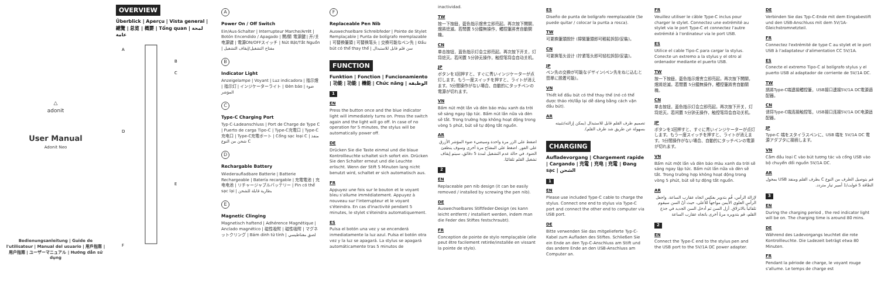△
adonit
User Manual
Adonit Neo
Bedienungsanleitung | Guide de l'utilisateur | Manual del usuario | 用戶指南 | 用户指南 | ユーザーマニュアル | Hướng dẫn sử dụng
OVERVIEW
Überblick | Aperçu | Vista general | 總覽 | 总览 | 概要 | Tổng quan | لمحة عامة
A
B
C
D
E
F
A
Power On / Off Switch
Ein/Aus-Schalter | Interrupteur Marche/Arrêt | Botón Encendido / Apagado | 開/關 電源鍵 | 开/关 电源键 | 電源ON/OFFスイッチ | Nút Bật/Tắt Nguồn | مفتاح التشغيل/إيقاف التشغيل
B
Indicator Light
Anzeigelampe | Voyant | Luz indicadora | 指示燈 | 指示灯 | インジケーターライト | Đèn báo | ضوء المؤشر
C
Type-C Charging Port
Typ-C-Ladeanschluss | Port de Charge de Type C | Puerto de carga Tipo-C | Type-C充電口 | Type-C充电口 | Type-C充電ポート | Cổng sạc loại C | منفذ شحن من النوع C
D
Rechargable Battery
Wiederaufladbare Batterie | Batterie Rechargeable | Batería recargable | 充電電池 | 充电电池 | リチャージャブルバッテリー | Pin có thể sạc lại | بطارية قابلة للشحن
E
Magnetic Clinging
Magnetisch haftend | Adhérence Magnétique | Anclado magnético | 磁性吸附 | 磁性吸附 | マグネットクリング | Bám dính từ tính | لصق مغناطيسي
F
Replaceable Pen Nib
Auswechselbare Schreibfeder | Pointe de Stylet Remplaçable | Punta de bolígrafo reemplazable | 可替換筆頭 | 可替换笔头 | 交換可能なペン先 | Đầu bút có thể thay thế | سن قلم قابل للاستبدال
FUNCTION
Funktion | Fonction | Funcionamiento | 功能 | 功能 | 機能 | Chức năng | الوظيفة
1
EN
Press the button once and the blue indicator light will immediately turns on. Press the switch again and the light will go off. In case of no operation for 5 minutes, the stylus will be automatically power off.
DE
Drücken Sie die Taste einmal und die blaue Kontrollleuchte schaltet sich sofort ein. Drücken Sie den Schalter erneut und die Leuchte erlischt. Wenn der Stift 5 Minuten lang nicht benutzt wird, schaltet er sich automatisch aus.
FR
Appuyez une fois sur le bouton et le voyant bleu s'allume immédiatement. Appuyez à nouveau sur l'interrupteur et le voyant s'éteindra. En cas d'inactivité pendant 5 minutes, le stylet s'éteindra automatiquement.
ES
Pulsa el botón una vez y se encenderá inmediatamente la luz azul. Pulsa el botón otra vez y la luz se apagará. La stylus se apagará automáticamente tras 5 minutos de
inactividad.
TW
按一下按鈕，藍色指示燈會立即亮起。再次按下開關，燈將熄滅。若閒置 5分鐘無操作，觸控筆將會自動關機。
CN
单击按钮，蓝色指示灯会立即亮起。再次按下开关，灯将熄灭。若闲置 5分钟无操作，触控笔将会自动关机。
JP
ボタンを1回押すと、すぐに青いインジケーターが点灯します。もう一度スイッチを押すと、ライトが消えます。5分間操作がない場合、自動的にタッチペンの電源が切れます。
VN
Bấm nút một lần và đèn báo màu xanh da trời sẽ sáng ngay lập tức. Bấm nút lần nữa và đèn sẽ tắt. Trong trường hợp không hoạt động trong vòng 5 phút, bút sẽ tự động tắt nguồn.
AR
اضغط على الزر مرة واحدة وسيضيء ضوء المؤشر الأزرق على الفور. اضغط على المفتاح مرة أخرى وسوف ينطفئ الضوء. في حالة عدم التشغيل لمدة 5 دقائق، سيتم إيقاف تشغيل القلم تلقائيًا.
2
EN
Replaceable pen nib design (it can be easily removed / installed by screwing the pen nib).
DE
Auswechselbares Stiftfeder-Design (es kann leicht entfernt / installiert werden, indem man die Feder des Stiftes festschraubt).
FR
Conception de pointe de stylo remplaçable (elle peut être facilement retirée/installée en vissant la pointe de stylo).
ES
Diseño de punta de bolígrafo reemplazable (Se puede quitar / colocar la punta a rosca).
TW
可更換筆頭設計 (擰緊筆頭即可輕鬆拆卸/安裝)。
CN
可更换笔头设计 (拧紧笔头即可轻松拆卸/安装)。
JP
ペン先の交換が可能なデザイン(ペン先をねじ込むと簡単に脱着可能)。
VN
Thiết kế đầu bút có thể thay thế (nó có thể được tháo rời/lắp lại dễ dàng bằng cách vặn đầu bút).
AR
تصميم طرف القلم قابل للاستبدال (يمكن إزالته/تثبيته بسهولة عن طريق شد طرف القلم).
CHARGING
Aufladevorgang | Chargement rapide | Cargando | 充電 | 充电 | 充電 | Đang sạc | الشحن
1
EN
Please use included Type-C cable to charge the stylus. Connect one end to stylus via Type-C port and connect the other end to computer via USB port.
DE
Bitte verwenden Sie das mitgelieferte Typ-C-Kabel zum Aufladen des Stiftes. Schließen Sie ein Ende an den Typ-C-Anschluss am Stift und das andere Ende an den USB-Anschluss am Computer an.
FR
Veuillez utiliser le câble Type-C inclus pour charger le stylet. Connectez une extrémité au stylet via le port Type-C et connectez l'autre extrémité à l'ordinateur via le port USB.
ES
Utilice el cable Tipo-C para cargar la stylus. Conecte un extremo a la stylus y el otro al ordenador mediante el puerto USB.
TW
按一下按鈕，藍色指示燈會立即亮起。再次按下開關，燈將熄滅。若閒置 5分鐘無操作，觸控筆將會自動關機。
CN
单击按钮，蓝色指示灯会立即亮起。再次按下开关，灯将熄灭。若闲置 5分钟无操作，触控笔将会自动关机。
JP
ボタンを1回押すと、すぐに青いインジケーターが点灯します。もう一度スイッチを押すと、ライトが消えます。5分間操作がない場合、自動的にタッチペンの電源が切れます。
VN
Bấm nút một lần và đèn báo màu xanh da trời sẽ sáng ngay lập tức. Bấm nút lần nữa và đèn sẽ tắt. Trong trường hợp không hoạt động trong vòng 5 phút, bút sẽ tự động tắt nguồn.
AR
لإزالة الرأس، قُم بتدوير بعكس اتجاه عقارب الساعة. واجعل الرأس العلوي الأيمن مواجهاً للأعلى، حيث أنّ السن سيقوم تلقائياً بالانزلاق. أزل السن ثم أدخل السن الجديد في جذع القلم، قم بتدويره مرةً أخرى باتجاه عقارب الساعة
2
EN
Connect the Type-C end to the stylus pen and the USB port to the 5V/1A DC power adapter.
DE
Verbinden Sie das Typ-C-Ende mit dem Eingabestift und den USB-Anschluss mit dem 5V/1A-Gleichstromnetzteil.
FR
Connectez l'extrémité de type C au stylet et le port USB à l'adaptateur d'alimentation CC 5V/1A.
ES
Conecte el extremo Tipo-C al bolígrafo stylus y el puerto USB al adaptador de corriente de 5V/1A DC.
TW
請將Type-C端連接觸控筆，USB接口連接5V/1A DC電源適配器。
CN
请将Type-C端连接触控笔，USB接口连接5V/1A DC电源适配器。
JP
Type-C 端をスタイラスペンに、USB 端を 5V/1A DC 電源アダプタに接続します。
VN
Cắm đầu loại C vào bút tương tác và cổng USB vào bộ chuyển đổi nguồn 5V/1A DC.
AR
قم بتوصيل الطرف من النوع C بطرف القلم ومنفذ USB بمحول الطاقة 5 فولت/1 أمبير تيار متردد.
3
EN
During the charging period , the red indicator light will be on. The charging time is around 80 mins.
DE
Während des Ladevorgangs leuchtet die rote Kontrollleuchte. Die Ladezeit beträgt etwa 80 Minuten.
FR
Pendant la période de charge, le voyant rouge s'allume. Le temps de charge est